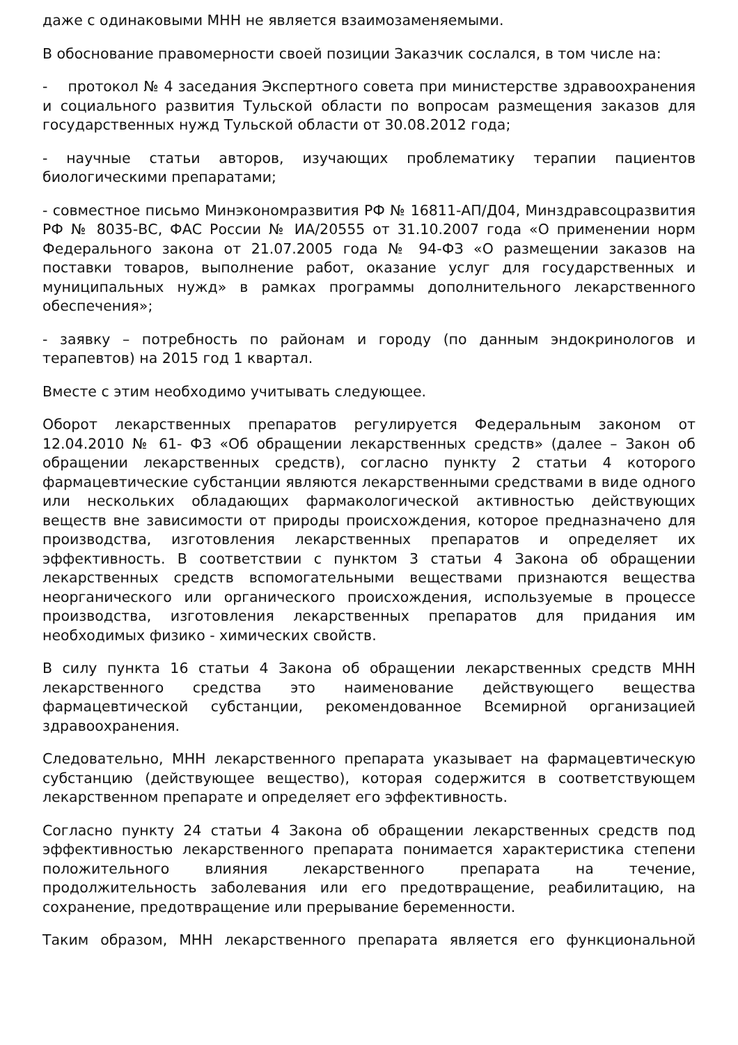даже с одинаковыми МНН не является взаимозаменяемыми.
В обоснование правомерности своей позиции Заказчик сослался, в том числе на:
- протокол № 4 заседания Экспертного совета при министерстве здравоохранения и социального развития Тульской области по вопросам размещения заказов для государственных нужд Тульской области от 30.08.2012 года;
- научные статьи авторов, изучающих проблематику терапии пациентов биологическими препаратами;
- совместное письмо Минэкономразвития РФ № 16811-АП/Д04, Минздравсоцразвития РФ № 8035-ВС, ФАС России № ИА/20555 от 31.10.2007 года «О применении норм Федерального закона от 21.07.2005 года № 94-ФЗ «О размещении заказов на поставки товаров, выполнение работ, оказание услуг для государственных и муниципальных нужд» в рамках программы дополнительного лекарственного обеспечения»;
- заявку – потребность по районам и городу (по данным эндокринологов и терапевтов) на 2015 год 1 квартал.
Вместе с этим необходимо учитывать следующее.
Оборот лекарственных препаратов регулируется Федеральным законом от 12.04.2010 № 61- ФЗ «Об обращении лекарственных средств» (далее – Закон об обращении лекарственных средств), согласно пункту 2 статьи 4 которого фармацевтические субстанции являются лекарственными средствами в виде одного или нескольких обладающих фармакологической активностью действующих веществ вне зависимости от природы происхождения, которое предназначено для производства, изготовления лекарственных препаратов и определяет их эффективность. В соответствии с пунктом 3 статьи 4 Закона об обращении лекарственных средств вспомогательными веществами признаются вещества неорганического или органического происхождения, используемые в процессе производства, изготовления лекарственных препаратов для придания им необходимых физико - химических свойств.
В силу пункта 16 статьи 4 Закона об обращении лекарственных средств МНН лекарственного средства это наименование действующего вещества фармацевтической субстанции, рекомендованное Всемирной организацией здравоохранения.
Следовательно, МНН лекарственного препарата указывает на фармацевтическую субстанцию (действующее вещество), которая содержится в соответствующем лекарственном препарате и определяет его эффективность.
Согласно пункту 24 статьи 4 Закона об обращении лекарственных средств под эффективностью лекарственного препарата понимается характеристика степени положительного влияния лекарственного препарата на течение, продолжительность заболевания или его предотвращение, реабилитацию, на сохранение, предотвращение или прерывание беременности.
Таким образом, МНН лекарственного препарата является его функциональной